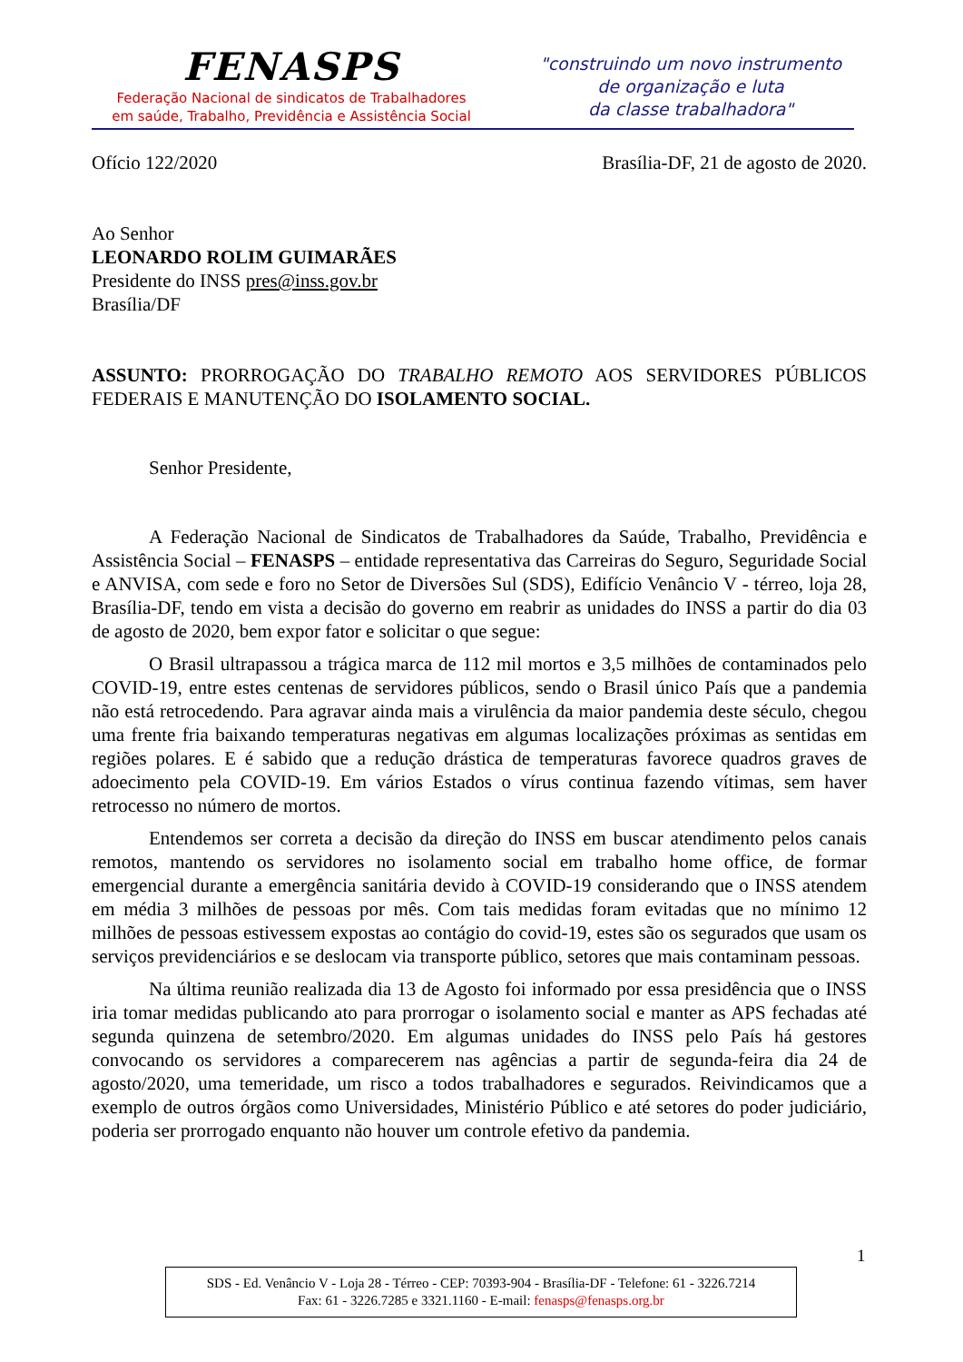FENASPS
Federação Nacional de sindicatos de Trabalhadores
em saúde, Trabalho, Previdência e Assistência Social
"construindo um novo instrumento
de organização e luta
da classe trabalhadora"
Ofício 122/2020 Brasília-DF, 21 de agosto de 2020.
Ao Senhor
LEONARDO ROLIM GUIMARÃES
Presidente do INSS pres@inss.gov.br
Brasília/DF
ASSUNTO: PRORROGAÇÃO DO TRABALHO REMOTO AOS SERVIDORES PÚBLICOS FEDERAIS E MANUTENÇÃO DO ISOLAMENTO SOCIAL.
Senhor Presidente,
A Federação Nacional de Sindicatos de Trabalhadores da Saúde, Trabalho, Previdência e Assistência Social – FENASPS – entidade representativa das Carreiras do Seguro, Seguridade Social e ANVISA, com sede e foro no Setor de Diversões Sul (SDS), Edifício Venâncio V - térreo, loja 28, Brasília-DF, tendo em vista a decisão do governo em reabrir as unidades do INSS a partir do dia 03 de agosto de 2020, bem expor fator e solicitar o que segue:
O Brasil ultrapassou a trágica marca de 112 mil mortos e 3,5 milhões de contaminados pelo COVID-19, entre estes centenas de servidores públicos, sendo o Brasil único País que a pandemia não está retrocedendo. Para agravar ainda mais a virulência da maior pandemia deste século, chegou uma frente fria baixando temperaturas negativas em algumas localizações próximas as sentidas em regiões polares. E é sabido que a redução drástica de temperaturas favorece quadros graves de adoecimento pela COVID-19. Em vários Estados o vírus continua fazendo vítimas, sem haver retrocesso no número de mortos.
Entendemos ser correta a decisão da direção do INSS em buscar atendimento pelos canais remotos, mantendo os servidores no isolamento social em trabalho home office, de formar emergencial durante a emergência sanitária devido à COVID-19 considerando que o INSS atendem em média 3 milhões de pessoas por mês. Com tais medidas foram evitadas que no mínimo 12 milhões de pessoas estivessem expostas ao contágio do covid-19, estes são os segurados que usam os serviços previdenciários e se deslocam via transporte público, setores que mais contaminam pessoas.
Na última reunião realizada dia 13 de Agosto foi informado por essa presidência que o INSS iria tomar medidas publicando ato para prorrogar o isolamento social e manter as APS fechadas até segunda quinzena de setembro/2020. Em algumas unidades do INSS pelo País há gestores convocando os servidores a comparecerem nas agências a partir de segunda-feira dia 24 de agosto/2020, uma temeridade, um risco a todos trabalhadores e segurados. Reivindicamos que a exemplo de outros órgãos como Universidades, Ministério Público e até setores do poder judiciário, poderia ser prorrogado enquanto não houver um controle efetivo da pandemia.
1
SDS - Ed. Venâncio V - Loja 28 - Térreo - CEP: 70393-904 - Brasília-DF - Telefone: 61 - 3226.7214
Fax: 61 - 3226.7285 e 3321.1160 - E-mail: fenasps@fenasps.org.br